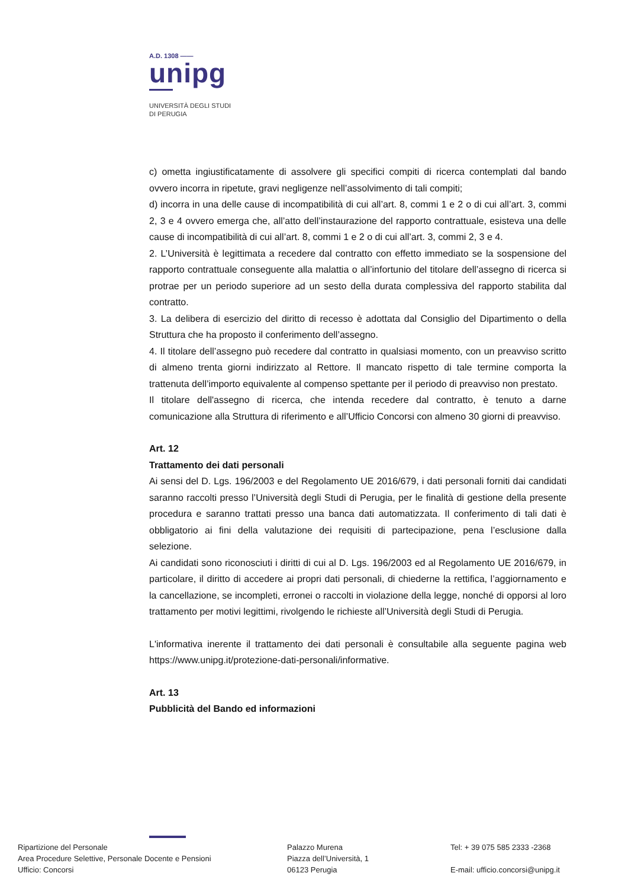A.D. 1308 ——
unipg
UNIVERSITÀ DEGLI STUDI
DI PERUGIA
c) ometta ingiustificatamente di assolvere gli specifici compiti di ricerca contemplati dal bando ovvero incorra in ripetute, gravi negligenze nell’assolvimento di tali compiti;
d) incorra in una delle cause di incompatibilità di cui all’art. 8, commi 1 e 2 o di cui all’art. 3, commi 2, 3 e 4 ovvero emerga che, all’atto dell’instaurazione del rapporto contrattuale, esisteva una delle cause di incompatibilità di cui all’art. 8, commi 1 e 2 o di cui all’art. 3, commi 2, 3 e 4.
2. L’Università è legittimata a recedere dal contratto con effetto immediato se la sospensione del rapporto contrattuale conseguente alla malattia o all’infortunio del titolare dell’assegno di ricerca si protrae per un periodo superiore ad un sesto della durata complessiva del rapporto stabilita dal contratto.
3. La delibera di esercizio del diritto di recesso è adottata dal Consiglio del Dipartimento o della Struttura che ha proposto il conferimento dell’assegno.
4. Il titolare dell’assegno può recedere dal contratto in qualsiasi momento, con un preavviso scritto di almeno trenta giorni indirizzato al Rettore. Il mancato rispetto di tale termine comporta la trattenuta dell’importo equivalente al compenso spettante per il periodo di preavviso non prestato.
Il titolare dell'assegno di ricerca, che intenda recedere dal contratto, è tenuto a darne comunicazione alla Struttura di riferimento e all’Ufficio Concorsi con almeno 30 giorni di preavviso.
Art. 12
Trattamento dei dati personali
Ai sensi del D. Lgs. 196/2003 e del Regolamento UE 2016/679, i dati personali forniti dai candidati saranno raccolti presso l’Università degli Studi di Perugia, per le finalità di gestione della presente procedura e saranno trattati presso una banca dati automatizzata. Il conferimento di tali dati è obbligatorio ai fini della valutazione dei requisiti di partecipazione, pena l’esclusione dalla selezione.
Ai candidati sono riconosciuti i diritti di cui al D. Lgs. 196/2003 ed al Regolamento UE 2016/679, in particolare, il diritto di accedere ai propri dati personali, di chiederne la rettifica, l’aggiornamento e la cancellazione, se incompleti, erronei o raccolti in violazione della legge, nonché di opporsi al loro trattamento per motivi legittimi, rivolgendo le richieste all’Università degli Studi di Perugia.
L'informativa inerente il trattamento dei dati personali è consultabile alla seguente pagina web https://www.unipg.it/protezione-dati-personali/informative.
Art. 13
Pubblicità del Bando ed informazioni
Ripartizione del Personale
Area Procedure Selettive, Personale Docente e Pensioni
Ufficio: Concorsi
Palazzo Murena
Piazza dell’Università, 1
06123 Perugia
Tel: + 39 075 585 2333 -2368
E-mail: ufficio.concorsi@unipg.it